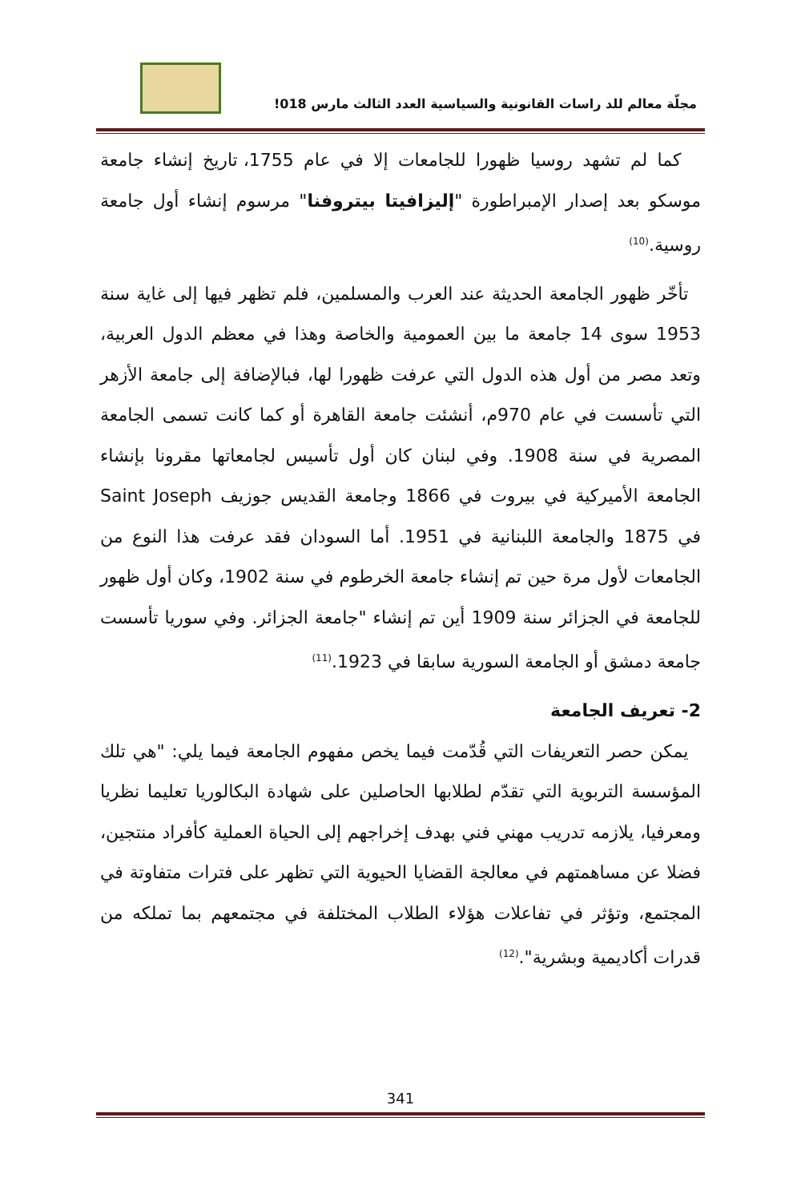مجلّة معالم للد راسات القانونية والسياسية العدد الثالث مارس 018!
كما لم تشهد روسيا ظهورا للجامعات إلا في عام 1755، تاريخ إنشاء جامعة موسكو بعد إصدار الإمبراطورة "إليزافيتا بيتروفنا" مرسوم إنشاء أول جامعة روسية.<sup>(10)</sup>
تأخّر ظهور الجامعة الحديثة عند العرب والمسلمين، فلم تظهر فيها إلى غاية سنة 1953 سوى 14 جامعة ما بين العمومية والخاصة وهذا في معظم الدول العربية، وتعد مصر من أول هذه الدول التي عرفت ظهورا لها، فبالإضافة إلى جامعة الأزهر التي تأسست في عام 970م، أنشئت جامعة القاهرة أو كما كانت تسمى الجامعة المصرية في سنة 1908. وفي لبنان كان أول تأسيس لجامعاتها مقرونا بإنشاء الجامعة الأميركية في بيروت في 1866 وجامعة القديس جوزيف Saint Joseph في 1875 والجامعة اللبنانية في 1951. أما السودان فقد عرفت هذا النوع من الجامعات لأول مرة حين تم إنشاء جامعة الخرطوم في سنة 1902، وكان أول ظهور للجامعة في الجزائر سنة 1909 أين تم إنشاء "جامعة الجزائر. وفي سوريا تأسست جامعة دمشق أو الجامعة السورية سابقا في 1923.<sup>(11)</sup>
2- تعريف الجامعة
يمكن حصر التعريفات التي قُدّمت فيما يخص مفهوم الجامعة فيما يلي: "هي تلك المؤسسة التربوية التي تقدّم لطلابها الحاصلين على شهادة البكالوريا تعليما نظريا ومعرفيا، يلازمه تدريب مهني فني بهدف إخراجهم إلى الحياة العملية كأفراد منتجين، فضلا عن مساهمتهم في معالجة القضايا الحيوية التي تظهر على فترات متفاوتة في المجتمع، وتؤثر في تفاعلات هؤلاء الطلاب المختلفة في مجتمعهم بما تملكه من قدرات أكاديمية وبشرية".<sup>(12)</sup>
341